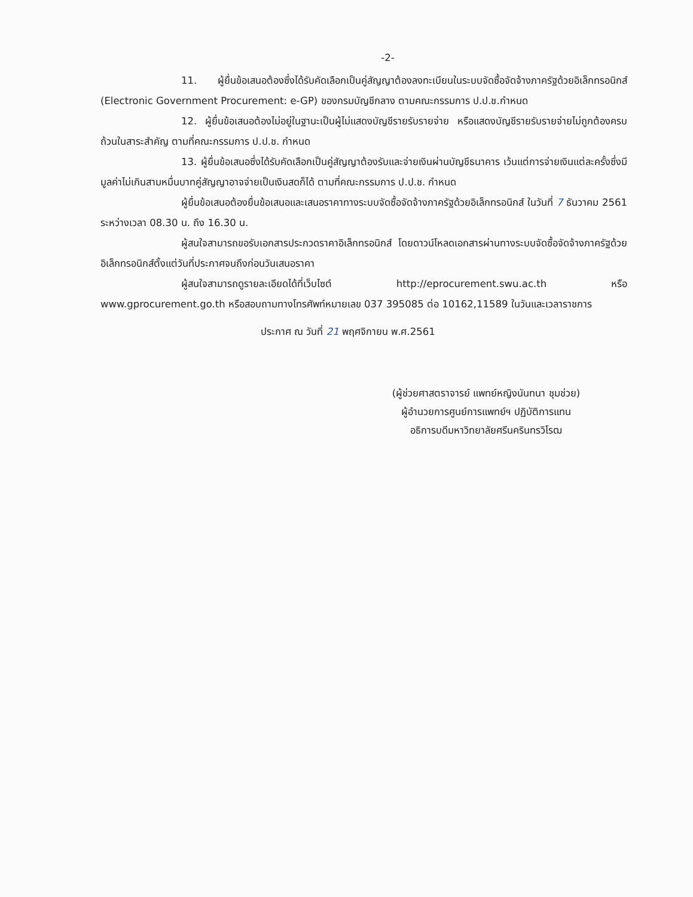-2-
11. ผู้ยื่นข้อเสนอต้องซึ่งได้รับคัดเลือกเป็นคู่สัญญาต้องลงทะเบียนในระบบจัดซื้อจัดจ้างภาครัฐด้วยอิเล็กทรอนิกส์ (Electronic Government Procurement: e-GP) ของกรมบัญชีกลาง ตามคณะกรรมการ ป.ป.ช.กำหนด
12. ผู้ยื่นข้อเสนอต้องไม่อยู่ในฐานะเป็นผู้ไม่แสดงบัญชีรายรับรายจ่าย หรือแสดงบัญชีรายรับรายจ่ายไม่ถูกต้องครบถ้วนในสาระสำคัญ ตามที่คณะกรรมการ ป.ป.ช. กำหนด
13. ผู้ยื่นข้อเสนอซึ่งได้รับคัดเลือกเป็นคู่สัญญาต้องรับและจ่ายเงินผ่านบัญชีธนาคาร เว้นแต่การจ่ายเงินแต่ละครั้งซึ่งมีมูลค่าไม่เกินสามหมื่นบาทคู่สัญญาอาจจ่ายเป็นเงินสดก็ได้ ตามที่คณะกรรมการ ป.ป.ช. กำหนด
ผู้ยื่นข้อเสนอต้องยื่นข้อเสนอและเสนอราคาทางระบบจัดซื้อจัดจ้างภาครัฐด้วยอิเล็กทรอนิกส์ ในวันที่ 7 ธันวาคม 2561 ระหว่างเวลา 08.30 น. ถึง 16.30 น.
ผู้สนใจสามารถขอรับเอกสารประกวดราคาอิเล็กทรอนิกส์ โดยดาวน์โหลดเอกสารผ่านทางระบบจัดซื้อจัดจ้างภาครัฐด้วยอิเล็กทรอนิกส์ตั้งแต่วันที่ประกาศจนถึงก่อนวันเสนอราคา
ผู้สนใจสามารถดูรายละเอียดได้ที่เว็บไซต์ http://eprocurement.swu.ac.th หรือ www.gprocurement.go.th หรือสอบถามทางโทรศัพท์หมายเลข 037 395085 ต่อ 10162,11589 ในวันและเวลาราชการ
ประกาศ ณ วันที่ 21 พฤศจิกายน พ.ศ.2561
(ผู้ช่วยศาสตราจารย์ แพทย์หญิงนันทนา ชุมช่วย)
ผู้อำนวยการศูนย์การแพทย์ฯ ปฏิบัติการแทน
อธิการบดีมหาวิทยาลัยศรีนครินทรวิโรฒ